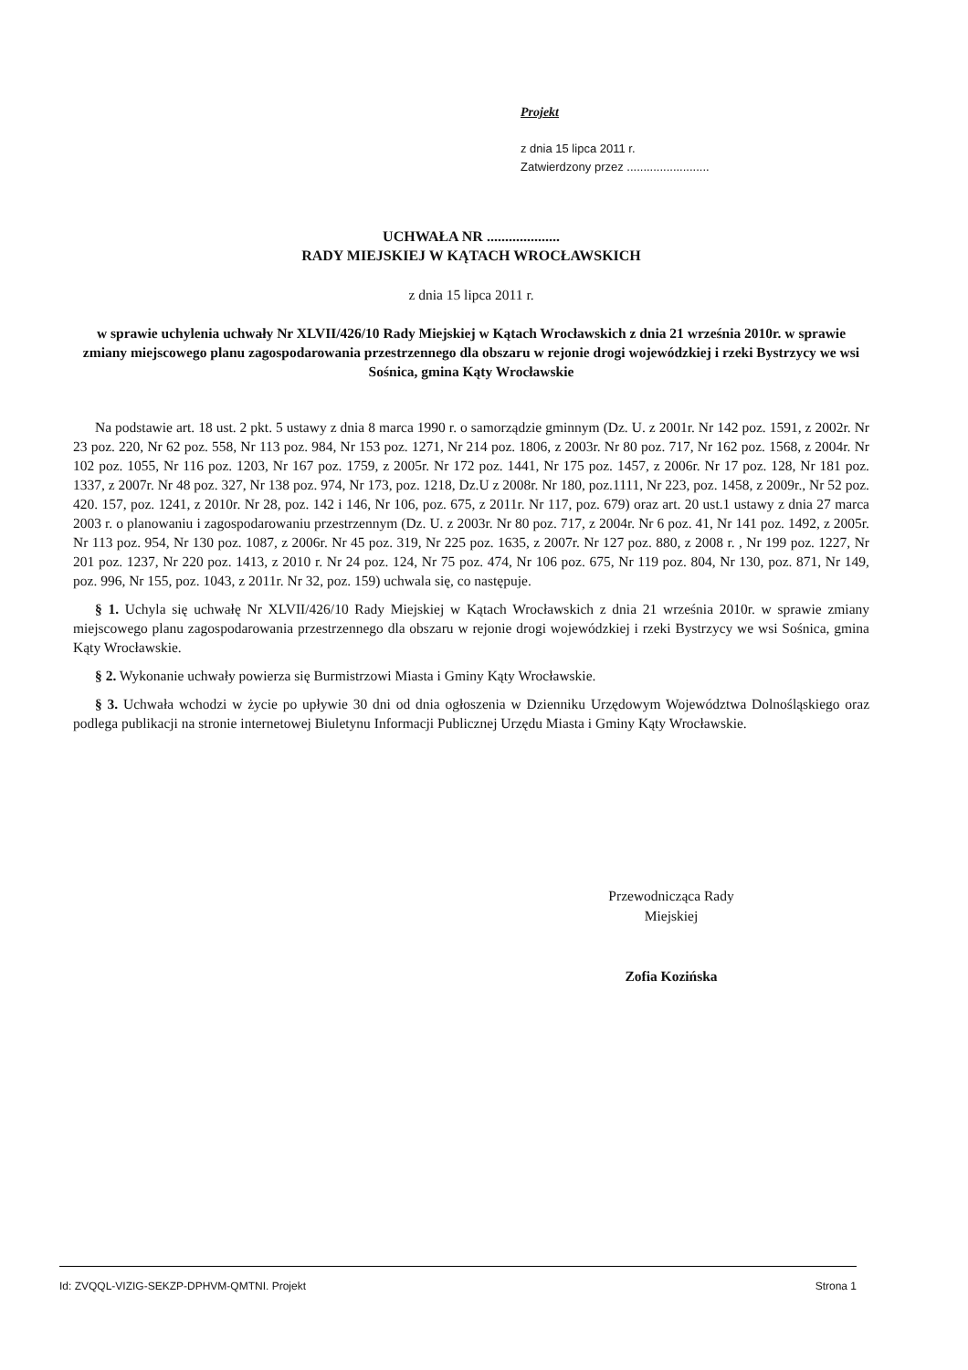Projekt
z dnia 15 lipca 2011 r.
Zatwierdzony przez .........................
UCHWAŁA NR ....................
RADY MIEJSKIEJ W KĄTACH WROCŁAWSKICH
z dnia 15 lipca 2011 r.
w sprawie uchylenia uchwały Nr XLVII/426/10 Rady Miejskiej w Kątach Wrocławskich z dnia 21 września 2010r. w sprawie zmiany miejscowego planu zagospodarowania przestrzennego dla obszaru w rejonie drogi wojewódzkiej i rzeki Bystrzycy we wsi Sośnica, gmina Kąty Wrocławskie
Na podstawie art. 18 ust. 2 pkt. 5 ustawy z dnia 8 marca 1990 r. o samorządzie gminnym (Dz. U. z 2001r. Nr 142 poz. 1591, z 2002r. Nr 23 poz. 220, Nr 62 poz. 558, Nr 113 poz. 984, Nr 153 poz. 1271, Nr 214 poz. 1806, z 2003r. Nr 80 poz. 717, Nr 162 poz. 1568, z 2004r. Nr 102 poz. 1055, Nr 116 poz. 1203, Nr 167 poz. 1759, z 2005r. Nr 172 poz. 1441, Nr 175 poz. 1457, z 2006r. Nr 17 poz. 128, Nr 181 poz. 1337, z 2007r. Nr 48 poz. 327, Nr 138 poz. 974, Nr 173, poz. 1218, Dz.U z 2008r. Nr 180, poz.1111, Nr 223, poz. 1458, z 2009r., Nr 52 poz. 420. 157, poz. 1241, z 2010r. Nr 28, poz. 142 i 146, Nr 106, poz. 675, z 2011r. Nr 117, poz. 679) oraz art. 20 ust.1 ustawy z dnia 27 marca 2003 r. o planowaniu i zagospodarowaniu przestrzennym (Dz. U. z 2003r. Nr 80 poz. 717, z 2004r. Nr 6 poz. 41, Nr 141 poz. 1492, z 2005r. Nr 113 poz. 954, Nr 130 poz. 1087, z 2006r. Nr 45 poz. 319, Nr 225 poz. 1635, z 2007r. Nr 127 poz. 880, z 2008 r. , Nr 199 poz. 1227, Nr 201 poz. 1237, Nr 220 poz. 1413, z 2010 r. Nr 24 poz. 124, Nr 75 poz. 474, Nr 106 poz. 675, Nr 119 poz. 804, Nr 130, poz. 871, Nr 149, poz. 996, Nr 155, poz. 1043, z 2011r. Nr 32, poz. 159) uchwala się, co następuje.
§ 1. Uchyla się uchwałę Nr XLVII/426/10 Rady Miejskiej w Kątach Wrocławskich z dnia 21 września 2010r. w sprawie zmiany miejscowego planu zagospodarowania przestrzennego dla obszaru w rejonie drogi wojewódzkiej i rzeki Bystrzycy we wsi Sośnica, gmina Kąty Wrocławskie.
§ 2. Wykonanie uchwały powierza się Burmistrzowi Miasta i Gminy Kąty Wrocławskie.
§ 3. Uchwała wchodzi w życie po upływie 30 dni od dnia ogłoszenia w Dzienniku Urzędowym Województwa Dolnośląskiego oraz podlega publikacji na stronie internetowej Biuletynu Informacji Publicznej Urzędu Miasta i Gminy Kąty Wrocławskie.
Przewodnicząca Rady
Miejskiej
Zofia Kozińska
Id: ZVQQL-VIZIG-SEKZP-DPHVM-QMTNI. Projekt Strona 1